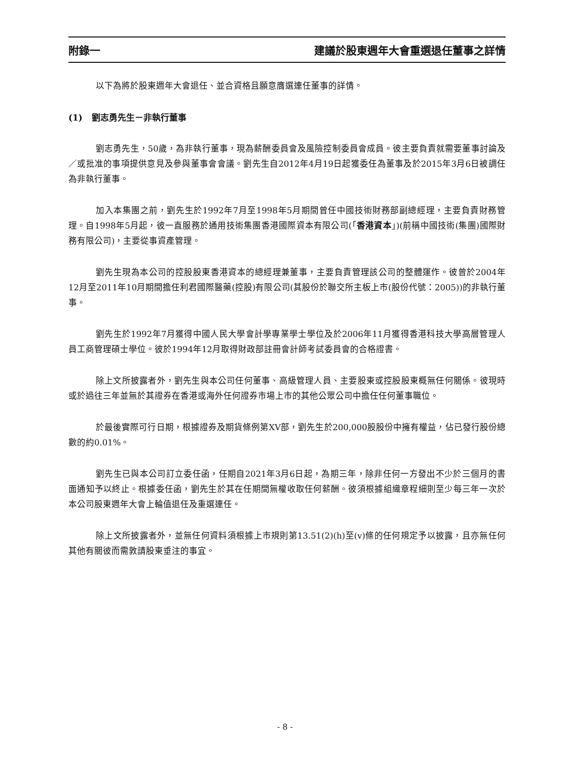附錄一 建議於股東週年大會重選退任董事之詳情
以下為將於股東週年大會退任、並合資格且願意膺選連任董事的詳情。
(1) 劉志勇先生－非執行董事
劉志勇先生，50歲，為非執行董事，現為薪酬委員會及風險控制委員會成員。彼主要負責就需要董事討論及／或批准的事項提供意見及參與董事會會議。劉先生自2012年4月19日起獲委任為董事及於2015年3月6日被調任為非執行董事。
加入本集團之前，劉先生於1992年7月至1998年5月期間曾任中國技術財務部副總經理，主要負責財務管理。自1998年5月起，彼一直服務於通用技術集團香港國際資本有限公司(「香港資本」)(前稱中國技術(集團)國際財務有限公司)，主要從事資產管理。
劉先生現為本公司的控股股東香港資本的總經理兼董事，主要負責管理該公司的整體運作。彼曾於2004年12月至2011年10月期間擔任利君國際醫藥(控股)有限公司(其股份於聯交所主板上市(股份代號：2005))的非執行董事。
劉先生於1992年7月獲得中國人民大學會計學專業學士學位及於2006年11月獲得香港科技大學高層管理人員工商管理碩士學位。彼於1994年12月取得財政部註冊會計師考試委員會的合格證書。
除上文所披露者外，劉先生與本公司任何董事、高級管理人員、主要股東或控股股東概無任何關係。彼現時或於過往三年並無於其證券在香港或海外任何證券市場上市的其他公眾公司中擔任任何董事職位。
於最後實際可行日期，根據證券及期貨條例第XV部，劉先生於200,000股股份中擁有權益，佔已發行股份總數的約0.01%。
劉先生已與本公司訂立委任函，任期自2021年3月6日起，為期三年，除非任何一方發出不少於三個月的書面通知予以終止。根據委任函，劉先生於其在任期間無權收取任何薪酬。彼須根據組織章程細則至少每三年一次於本公司股東週年大會上輪值退任及重選連任。
除上文所披露者外，並無任何資料須根據上市規則第13.51(2)(h)至(v)條的任何規定予以披露，且亦無任何其他有關彼而需敦請股東垂注的事宜。
- 8 -